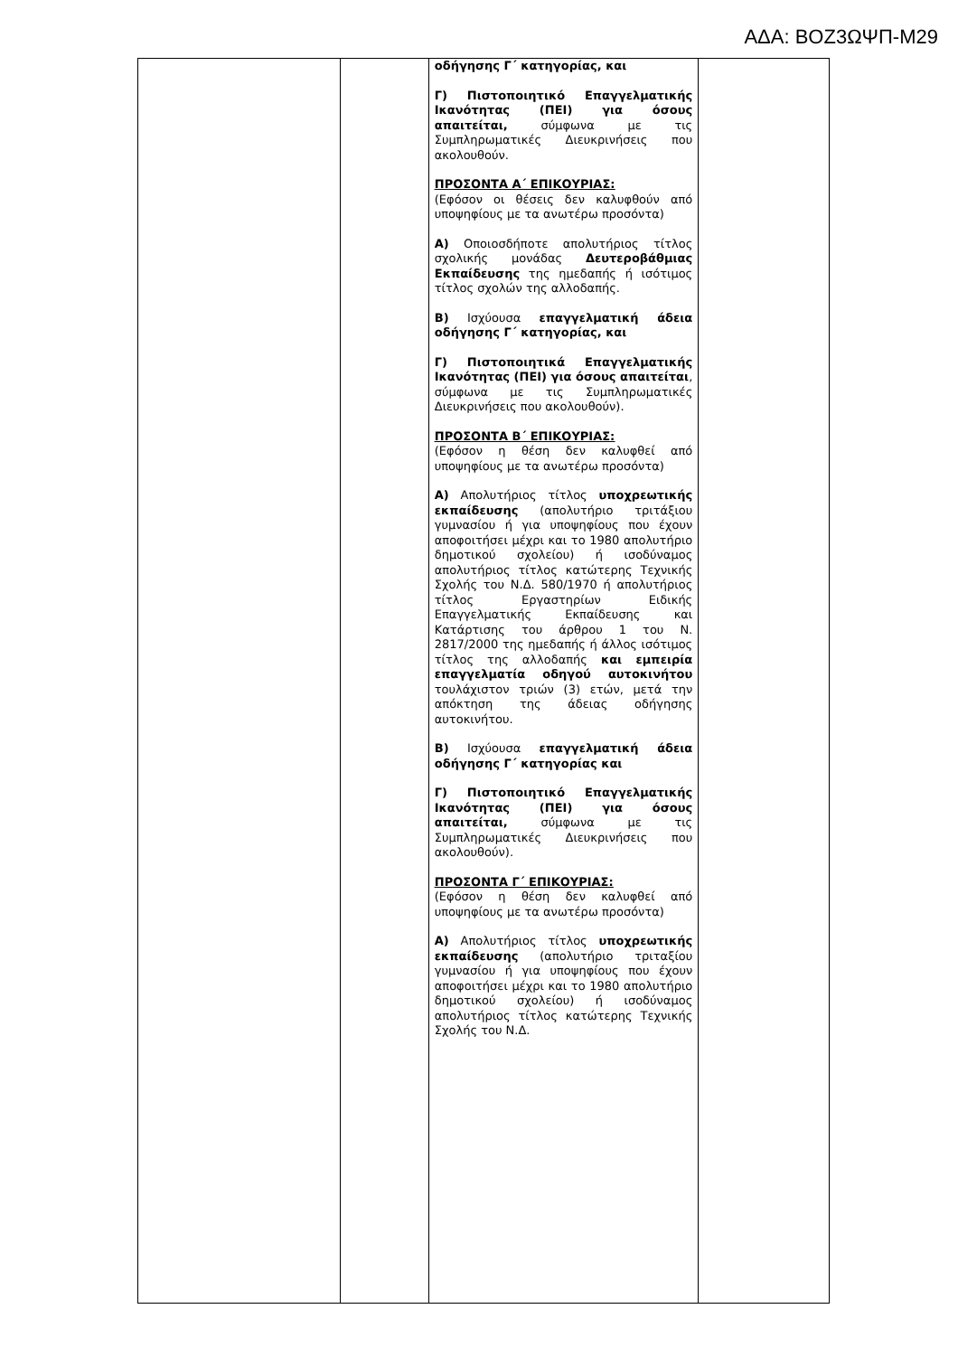ΑΔΑ: ΒΟΖ3ΩΨΠ-Μ29
| | | οδήγησης Γ΄ κατηγορίας, και Γ) Πιστοποιητικό Επαγγελματικής Ικανότητας (ΠΕΙ) για όσους απαιτείται, σύμφωνα με τις Συμπληρωματικές Διευκρινήσεις που ακολουθούν. ΠΡΟΣΟΝΤΑ Α΄ ΕΠΙΚΟΥΡΙΑΣ: (Εφόσον οι θέσεις δεν καλυφθούν από υποψηφίους με τα ανωτέρω προσόντα) Α) Οποιοσδήποτε απολυτήριος τίτλος σχολικής μονάδας Δευτεροβάθμιας Εκπαίδευσης της ημεδαπής ή ισότιμος τίτλος σχολών της αλλοδαπής. Β) Ισχύουσα επαγγελματική άδεια οδήγησης Γ΄ κατηγορίας, και Γ) Πιστοποιητικά Επαγγελματικής Ικανότητας (ΠΕΙ) για όσους απαιτείται , σύμφωνα με τις Συμπληρωματικές Διευκρινήσεις που ακολουθούν). ΠΡΟΣΟΝΤΑ Β΄ ΕΠΙΚΟΥΡΙΑΣ: (Εφόσον η θέση δεν καλυφθεί από υποψηφίους με τα ανωτέρω προσόντα) Α) Απολυτήριος τίτλος υποχρεωτικής εκπαίδευσης (απολυτήριο τριτάξιου γυμνασίου ή για υποψηφίους που έχουν αποφοιτήσει μέχρι και το 1980 απολυτήριο δημοτικού σχολείου) ή ισοδύναμος απολυτήριος τίτλος κατώτερης Τεχνικής Σχολής του Ν.Δ. 580/1970 ή απολυτήριος τίτλος Εργαστηρίων Ειδικής Επαγγελματικής Εκπαίδευσης και Κατάρτισης του άρθρου 1 του Ν. 2817/2000 της ημεδαπής ή άλλος ισότιμος τίτλος της αλλοδαπής και εμπειρία επαγγελματία οδηγού αυτοκινήτου τουλάχιστον τριών (3) ετών, μετά την απόκτηση της άδειας οδήγησης αυτοκινήτου. Β) Ισχύουσα επαγγελματική άδεια οδήγησης Γ΄ κατηγορίας και Γ) Πιστοποιητικό Επαγγελματικής Ικανότητας (ΠΕΙ) για όσους απαιτείται, σύμφωνα με τις Συμπληρωματικές Διευκρινήσεις που ακολουθούν). ΠΡΟΣΟΝΤΑ Γ΄ ΕΠΙΚΟΥΡΙΑΣ: (Εφόσον η θέση δεν καλυφθεί από υποψηφίους με τα ανωτέρω προσόντα) Α) Απολυτήριος τίτλος υποχρεωτικής εκπαίδευσης (απολυτήριο τριταξίου γυμνασίου ή για υποψηφίους που έχουν αποφοιτήσει μέχρι και το 1980 απολυτήριο δημοτικού σχολείου) ή ισοδύναμος απολυτήριος τίτλος κατώτερης Τεχνικής Σχολής του Ν.Δ. | |